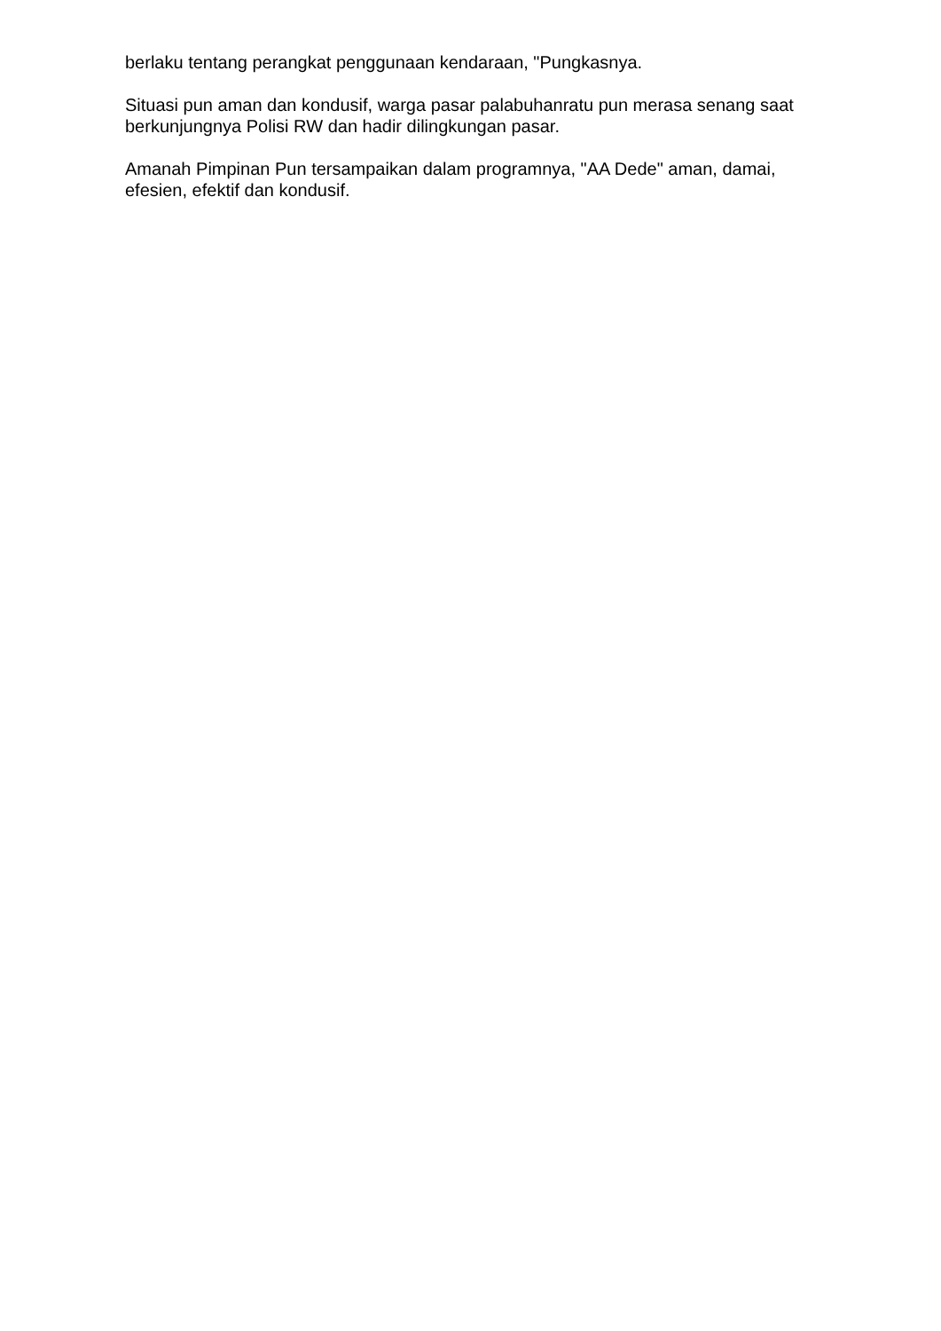berlaku tentang perangkat penggunaan kendaraan, "Pungkasnya.
Situasi pun aman dan kondusif, warga pasar palabuhanratu pun merasa senang saat berkunjungnya Polisi RW dan hadir dilingkungan pasar.
Amanah Pimpinan Pun tersampaikan dalam programnya, "AA Dede" aman, damai, efesien, efektif dan kondusif.